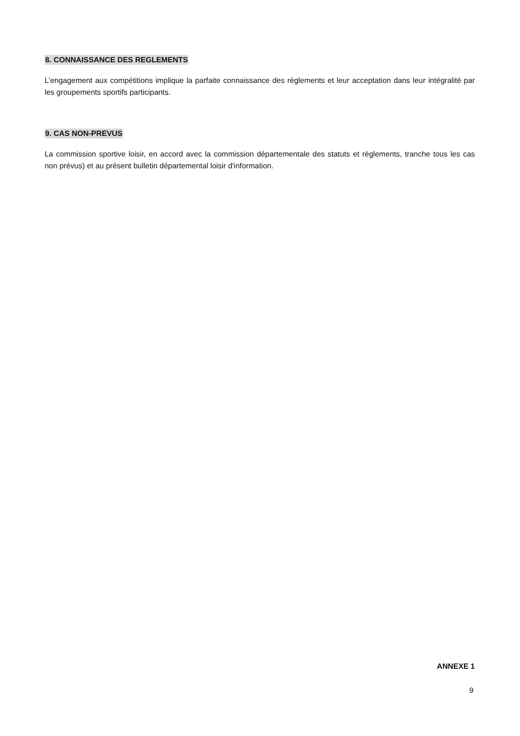8. CONNAISSANCE DES REGLEMENTS
L’engagement aux compétitions implique la parfaite connaissance des règlements et leur acceptation dans leur intégralité par les groupements sportifs participants.
9. CAS NON-PREVUS
La commission sportive loisir, en accord avec la commission départementale des statuts et règlements, tranche tous les cas non prévus) et au présent bulletin départemental loisir d'information.
ANNEXE 1
9